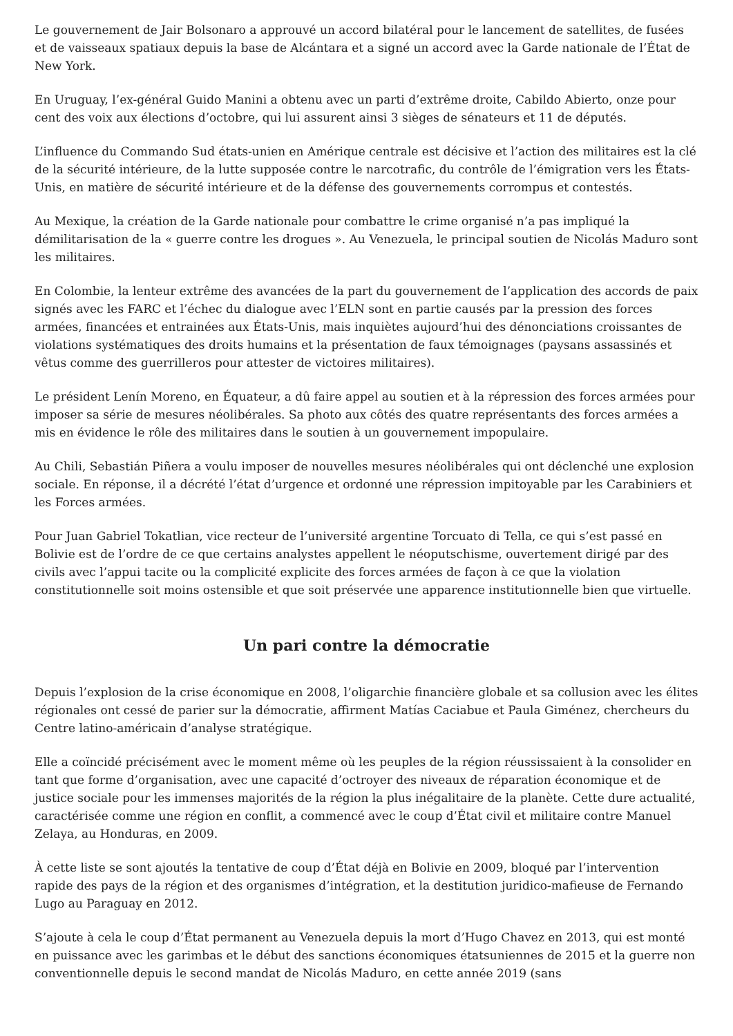Le gouvernement de Jair Bolsonaro a approuvé un accord bilatéral pour le lancement de satellites, de fusées et de vaisseaux spatiaux depuis la base de Alcántara et a signé un accord avec la Garde nationale de l’État de New York.
En Uruguay, l’ex-général Guido Manini a obtenu avec un parti d’extrême droite, Cabildo Abierto, onze pour cent des voix aux élections d’octobre, qui lui assurent ainsi 3 sièges de sénateurs et 11 de députés.
L’influence du Commando Sud états-unien en Amérique centrale est décisive et l’action des militaires est la clé de la sécurité intérieure, de la lutte supposée contre le narcotrafic, du contrôle de l’émigration vers les États-Unis, en matière de sécurité intérieure et de la défense des gouvernements corrompus et contestés.
Au Mexique, la création de la Garde nationale pour combattre le crime organisé n’a pas impliqué la démilitarisation de la « guerre contre les drogues ». Au Venezuela, le principal soutien de Nicolás Maduro sont les militaires.
En Colombie, la lenteur extrême des avancées de la part du gouvernement de l’application des accords de paix signés avec les FARC et l’échec du dialogue avec l’ELN sont en partie causés par la pression des forces armées, financées et entrainées aux États-Unis, mais inquiètes aujourd’hui des dénonciations croissantes de violations systématiques des droits humains et la présentation de faux témoignages (paysans assassinés et vêtus comme des guerrilleros pour attester de victoires militaires).
Le président Lenín Moreno, en Équateur, a dû faire appel au soutien et à la répression des forces armées pour imposer sa série de mesures néolibérales. Sa photo aux côtés des quatre représentants des forces armées a mis en évidence le rôle des militaires dans le soutien à un gouvernement impopulaire.
Au Chili, Sebastián Piñera a voulu imposer de nouvelles mesures néolibérales qui ont déclenché une explosion sociale. En réponse, il a décrété l’état d’urgence et ordonné une répression impitoyable par les Carabiniers et les Forces armées.
Pour Juan Gabriel Tokatlian, vice recteur de l’université argentine Torcuato di Tella, ce qui s’est passé en Bolivie est de l’ordre de ce que certains analystes appellent le néoputschisme, ouvertement dirigé par des civils avec l’appui tacite ou la complicité explicite des forces armées de façon à ce que la violation constitutionnelle soit moins ostensible et que soit préservée une apparence institutionnelle bien que virtuelle.
Un pari contre la démocratie
Depuis l’explosion de la crise économique en 2008, l’oligarchie financière globale et sa collusion avec les élites régionales ont cessé de parier sur la démocratie, affirment Matías Caciabue et Paula Giménez, chercheurs du Centre latino-américain d’analyse stratégique.
Elle a coïncidé précisément avec le moment même où les peuples de la région réussissaient à la consolider en tant que forme d’organisation, avec une capacité d’octroyer des niveaux de réparation économique et de justice sociale pour les immenses majorités de la région la plus inégalitaire de la planète. Cette dure actualité, caractérisée comme une région en conflit, a commencé avec le coup d’État civil et militaire contre Manuel Zelaya, au Honduras, en 2009.
À cette liste se sont ajoutés la tentative de coup d’État déjà en Bolivie en 2009, bloqué par l’intervention rapide des pays de la région et des organismes d’intégration, et la destitution juridico-mafieuse de Fernando Lugo au Paraguay en 2012.
S’ajoute à cela le coup d’État permanent au Venezuela depuis la mort d’Hugo Chavez en 2013, qui est monté en puissance avec les garimbas et le début des sanctions économiques étatsuniennes de 2015 et la guerre non conventionnelle depuis le second mandat de Nicolás Maduro, en cette année 2019 (sans